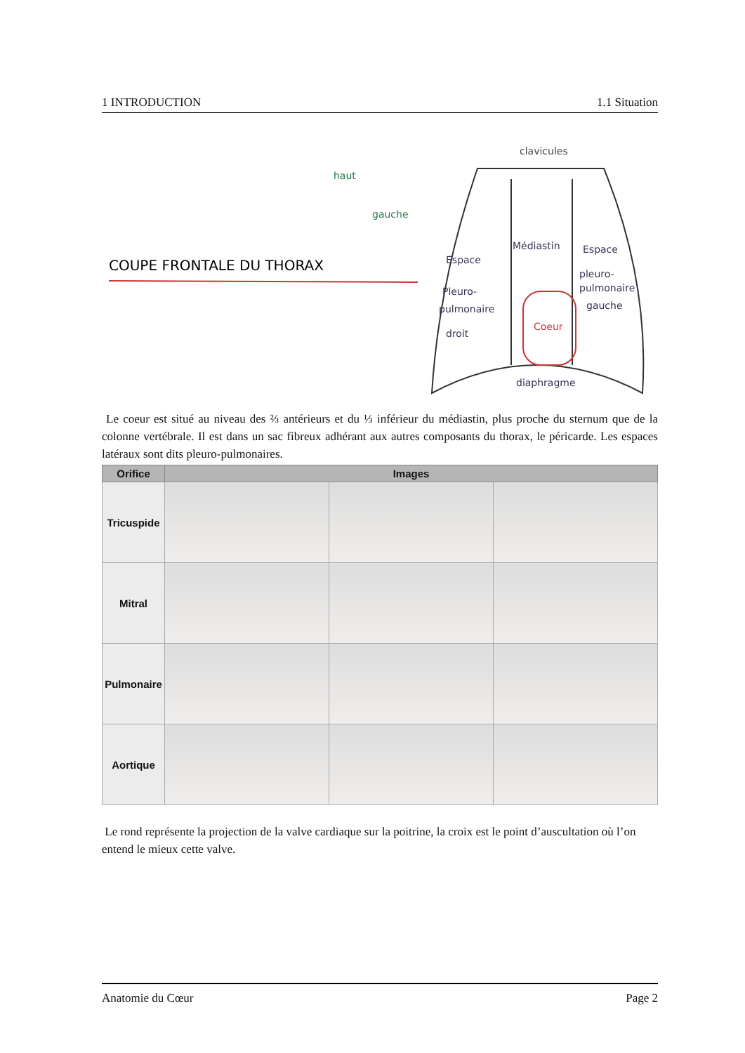1 INTRODUCTION 1.1 Situation
haut
gauche
COUPE FRONTALE DU THORAX
clavicules
Médiastin
Espace
Pleuro-
pulmonaire
droit
Espace
pleuro-
pulmonaire
gauche
Coeur
diaphragme
Le coeur est situé au niveau des ⅔ antérieurs et du ⅓ inférieur du médiastin, plus proche du sternum que de la colonne vertébrale. Il est dans un sac fibreux adhérant aux autres composants du thorax, le péricarde. Les espaces latéraux sont dits pleuro-pulmonaires.
| Orifice | Images | | |
| --- | --- | --- | --- |
| Tricuspide | | | |
| Mitral | | | |
| Pulmonaire | | | |
| Aortique | | | |
Le rond représente la projection de la valve cardiaque sur la poitrine, la croix est le point d’auscultation où l’on entend le mieux cette valve.
Anatomie du Cœur Page 2